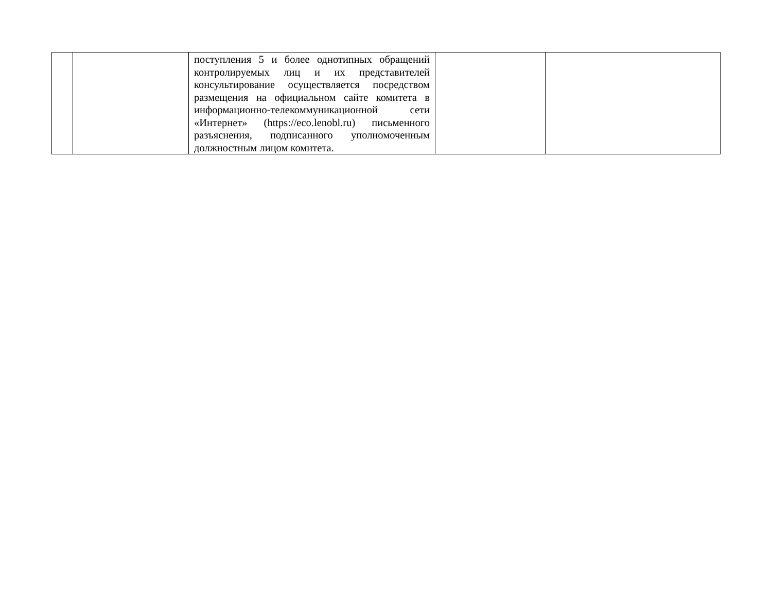| | | поступления 5 и более однотипных обращений контролируемых лиц и их представителей консультирование осуществляется посредством размещения на официальном сайте комитета в информационно-телекоммуникационной сети «Интернет» (https://eco.lenobl.ru) письменного разъяснения, подписанного уполномоченным должностным лицом комитета. | | |